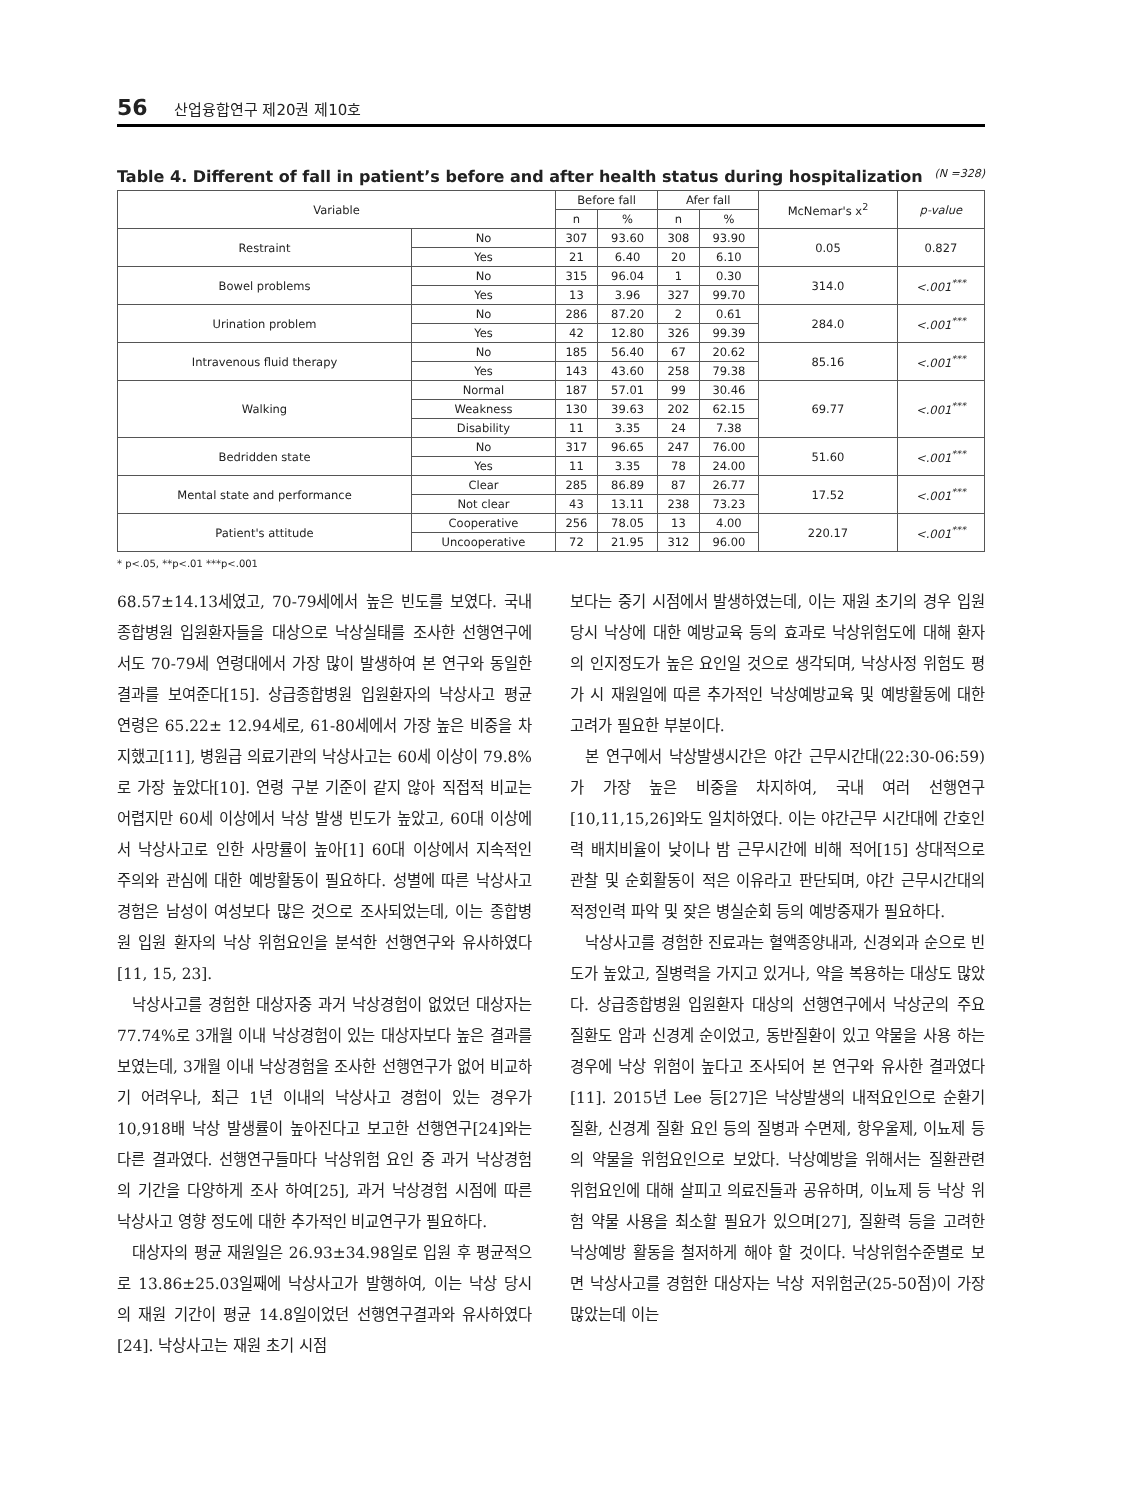56 산업융합연구 제20권 제10호
Table 4. Different of fall in patient’s before and after health status during hospitalization (N =328)
| Variable | | Before fall | | Afer fall | | McNemar's x<sup>2</sup> | p-value |
| --- | --- | --- | --- | --- | --- | --- | --- |
| | | n | % | n | % | | |
| Restraint | No | 307 | 93.60 | 308 | 93.90 | 0.05 | 0.827 |
| | Yes | 21 | 6.40 | 20 | 6.10 | | |
| Bowel problems | No | 315 | 96.04 | 1 | 0.30 | 314.0 | <.001<sup>***</sup> |
| | Yes | 13 | 3.96 | 327 | 99.70 | | |
| Urination problem | No | 286 | 87.20 | 2 | 0.61 | 284.0 | <.001<sup>***</sup> |
| | Yes | 42 | 12.80 | 326 | 99.39 | | |
| Intravenous fluid therapy | No | 185 | 56.40 | 67 | 20.62 | 85.16 | <.001<sup>***</sup> |
| | Yes | 143 | 43.60 | 258 | 79.38 | | |
| Walking | Normal | 187 | 57.01 | 99 | 30.46 | 69.77 | <.001<sup>***</sup> |
| | Weakness | 130 | 39.63 | 202 | 62.15 | | |
| | Disability | 11 | 3.35 | 24 | 7.38 | | |
| Bedridden state | No | 317 | 96.65 | 247 | 76.00 | 51.60 | <.001<sup>***</sup> |
| | Yes | 11 | 3.35 | 78 | 24.00 | | |
| Mental state and performance | Clear | 285 | 86.89 | 87 | 26.77 | 17.52 | <.001<sup>***</sup> |
| | Not clear | 43 | 13.11 | 238 | 73.23 | | |
| Patient's attitude | Cooperative | 256 | 78.05 | 13 | 4.00 | 220.17 | <.001<sup>***</sup> |
| | Uncooperative | 72 | 21.95 | 312 | 96.00 | | |
* p<.05, **p<.01 ***p<.001
68.57±14.13세였고, 70-79세에서 높은 빈도를 보였다. 국내 종합병원 입원환자들을 대상으로 낙상실태를 조사한 선행연구에서도 70-79세 연령대에서 가장 많이 발생하여 본 연구와 동일한 결과를 보여준다[15]. 상급종합병원 입원환자의 낙상사고 평균 연령은 65.22± 12.94세로, 61-80세에서 가장 높은 비중을 차지했고[11], 병원급 의료기관의 낙상사고는 60세 이상이 79.8%로 가장 높았다[10]. 연령 구분 기준이 같지 않아 직접적 비교는 어렵지만 60세 이상에서 낙상 발생 빈도가 높았고, 60대 이상에서 낙상사고로 인한 사망률이 높아[1] 60대 이상에서 지속적인 주의와 관심에 대한 예방활동이 필요하다. 성별에 따른 낙상사고 경험은 남성이 여성보다 많은 것으로 조사되었는데, 이는 종합병원 입원 환자의 낙상 위험요인을 분석한 선행연구와 유사하였다[11, 15, 23].
낙상사고를 경험한 대상자중 과거 낙상경험이 없었던 대상자는 77.74%로 3개월 이내 낙상경험이 있는 대상자보다 높은 결과를 보였는데, 3개월 이내 낙상경험을 조사한 선행연구가 없어 비교하기 어려우나, 최근 1년 이내의 낙상사고 경험이 있는 경우가 10,918배 낙상 발생률이 높아진다고 보고한 선행연구[24]와는 다른 결과였다. 선행연구들마다 낙상위험 요인 중 과거 낙상경험의 기간을 다양하게 조사 하여[25], 과거 낙상경험 시점에 따른 낙상사고 영향 정도에 대한 추가적인 비교연구가 필요하다.
대상자의 평균 재원일은 26.93±34.98일로 입원 후 평균적으로 13.86±25.03일째에 낙상사고가 발행하여, 이는 낙상 당시의 재원 기간이 평균 14.8일이었던 선행연구결과와 유사하였다[24]. 낙상사고는 재원 초기 시점
보다는 중기 시점에서 발생하였는데, 이는 재원 초기의 경우 입원 당시 낙상에 대한 예방교육 등의 효과로 낙상위험도에 대해 환자의 인지정도가 높은 요인일 것으로 생각되며, 낙상사정 위험도 평가 시 재원일에 따른 추가적인 낙상예방교육 및 예방활동에 대한 고려가 필요한 부분이다.
본 연구에서 낙상발생시간은 야간 근무시간대(22:30-06:59)가 가장 높은 비중을 차지하여, 국내 여러 선행연구[10,11,15,26]와도 일치하였다. 이는 야간근무 시간대에 간호인력 배치비율이 낮이나 밤 근무시간에 비해 적어[15] 상대적으로 관찰 및 순회활동이 적은 이유라고 판단되며, 야간 근무시간대의 적정인력 파악 및 잦은 병실순회 등의 예방중재가 필요하다.
낙상사고를 경험한 진료과는 혈액종양내과, 신경외과 순으로 빈도가 높았고, 질병력을 가지고 있거나, 약을 복용하는 대상도 많았다. 상급종합병원 입원환자 대상의 선행연구에서 낙상군의 주요 질환도 암과 신경계 순이었고, 동반질환이 있고 약물을 사용 하는 경우에 낙상 위험이 높다고 조사되어 본 연구와 유사한 결과였다[11]. 2015년 Lee 등[27]은 낙상발생의 내적요인으로 순환기 질환, 신경계 질환 요인 등의 질병과 수면제, 항우울제, 이뇨제 등의 약물을 위험요인으로 보았다. 낙상예방을 위해서는 질환관련 위험요인에 대해 살피고 의료진들과 공유하며, 이뇨제 등 낙상 위험 약물 사용을 최소할 필요가 있으며[27], 질환력 등을 고려한 낙상예방 활동을 철저하게 해야 할 것이다. 낙상위험수준별로 보면 낙상사고를 경험한 대상자는 낙상 저위험군(25-50점)이 가장 많았는데 이는